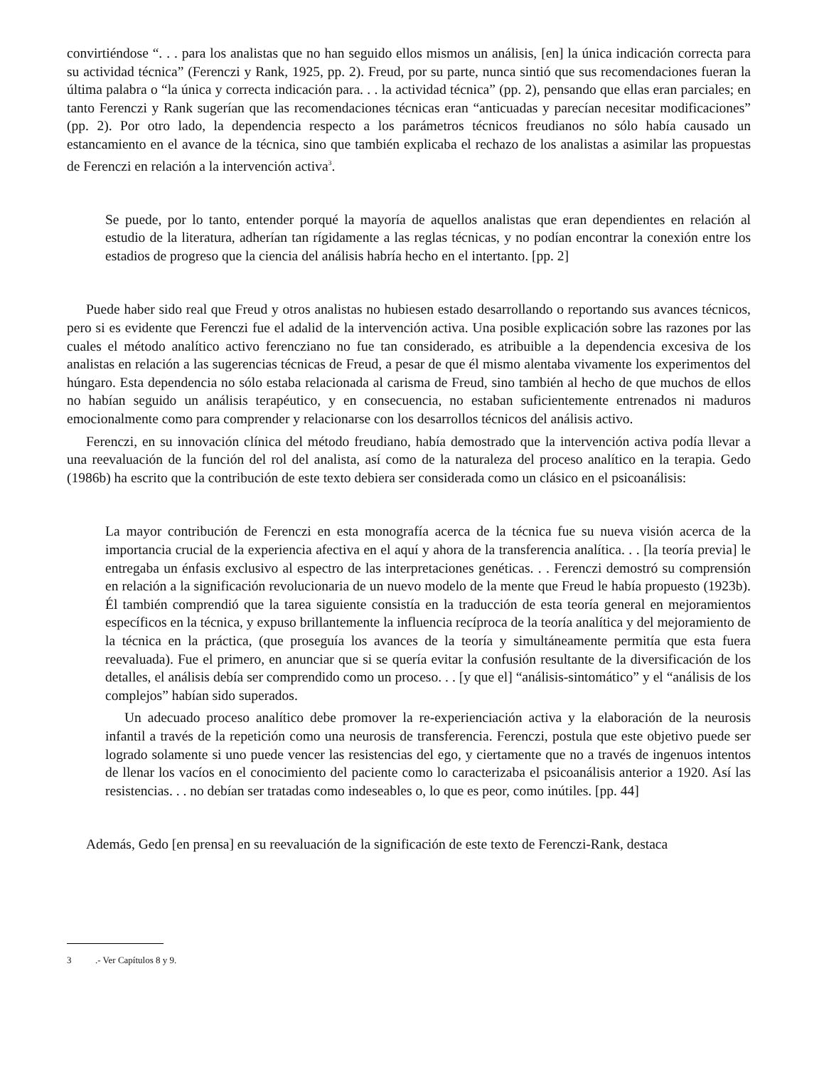convirtiéndose “. . . para los analistas que no han seguido ellos mismos un análisis, [en] la única indicación correcta para su actividad técnica” (Ferenczi y Rank, 1925, pp. 2). Freud, por su parte, nunca sintió que sus recomendaciones fueran la última palabra o “la única y correcta indicación para. . . la actividad técnica” (pp. 2), pensando que ellas eran parciales; en tanto Ferenczi y Rank sugerían que las recomendaciones técnicas eran “anticuadas y parecían necesitar modificaciones” (pp. 2). Por otro lado, la dependencia respecto a los parámetros técnicos freudianos no sólo había causado un estancamiento en el avance de la técnica, sino que también explicaba el rechazo de los analistas a asimilar las propuestas de Ferenczi en relación a la intervención activa<sup>3</sup>.
Se puede, por lo tanto, entender porqué la mayoría de aquellos analistas que eran dependientes en relación al estudio de la literatura, adherían tan rígidamente a las reglas técnicas, y no podían encontrar la conexión entre los estadios de progreso que la ciencia del análisis habría hecho en el intertanto. [pp. 2]
Puede haber sido real que Freud y otros analistas no hubiesen estado desarrollando o reportando sus avances técnicos, pero si es evidente que Ferenczi fue el adalid de la intervención activa. Una posible explicación sobre las razones por las cuales el método analítico activo ferencziano no fue tan considerado, es atribuible a la dependencia excesiva de los analistas en relación a las sugerencias técnicas de Freud, a pesar de que él mismo alentaba vivamente los experimentos del húngaro. Esta dependencia no sólo estaba relacionada al carisma de Freud, sino también al hecho de que muchos de ellos no habían seguido un análisis terapéutico, y en consecuencia, no estaban suficientemente entrenados ni maduros emocionalmente como para comprender y relacionarse con los desarrollos técnicos del análisis activo.
Ferenczi, en su innovación clínica del método freudiano, había demostrado que la intervención activa podía llevar a una reevaluación de la función del rol del analista, así como de la naturaleza del proceso analítico en la terapia. Gedo (1986b) ha escrito que la contribución de este texto debiera ser considerada como un clásico en el psicoanálisis:
La mayor contribución de Ferenczi en esta monografía acerca de la técnica fue su nueva visión acerca de la importancia crucial de la experiencia afectiva en el aquí y ahora de la transferencia analítica. . . [la teoría previa] le entregaba un énfasis exclusivo al espectro de las interpretaciones genéticas. . . Ferenczi demostró su comprensión en relación a la significación revolucionaria de un nuevo modelo de la mente que Freud le había propuesto (1923b). Él también comprendió que la tarea siguiente consistía en la traducción de esta teoría general en mejoramientos específicos en la técnica, y expuso brillantemente la influencia recíproca de la teoría analítica y del mejoramiento de la técnica en la práctica, (que proseguía los avances de la teoría y simultáneamente permitía que esta fuera reevaluada). Fue el primero, en anunciar que si se quería evitar la confusión resultante de la diversificación de los detalles, el análisis debía ser comprendido como un proceso. . . [y que el] “análisis-sintomático” y el “análisis de los complejos” habían sido superados.
Un adecuado proceso analítico debe promover la re-experienciación activa y la elaboración de la neurosis infantil a través de la repetición como una neurosis de transferencia. Ferenczi, postula que este objetivo puede ser logrado solamente si uno puede vencer las resistencias del ego, y ciertamente que no a través de ingenuos intentos de llenar los vacíos en el conocimiento del paciente como lo caracterizaba el psicoanálisis anterior a 1920. Así las resistencias. . . no debían ser tratadas como indeseables o, lo que es peor, como inútiles. [pp. 44]
Además, Gedo [en prensa] en su reevaluación de la significación de este texto de Ferenczi-Rank, destaca
3.- Ver Capítulos 8 y 9.